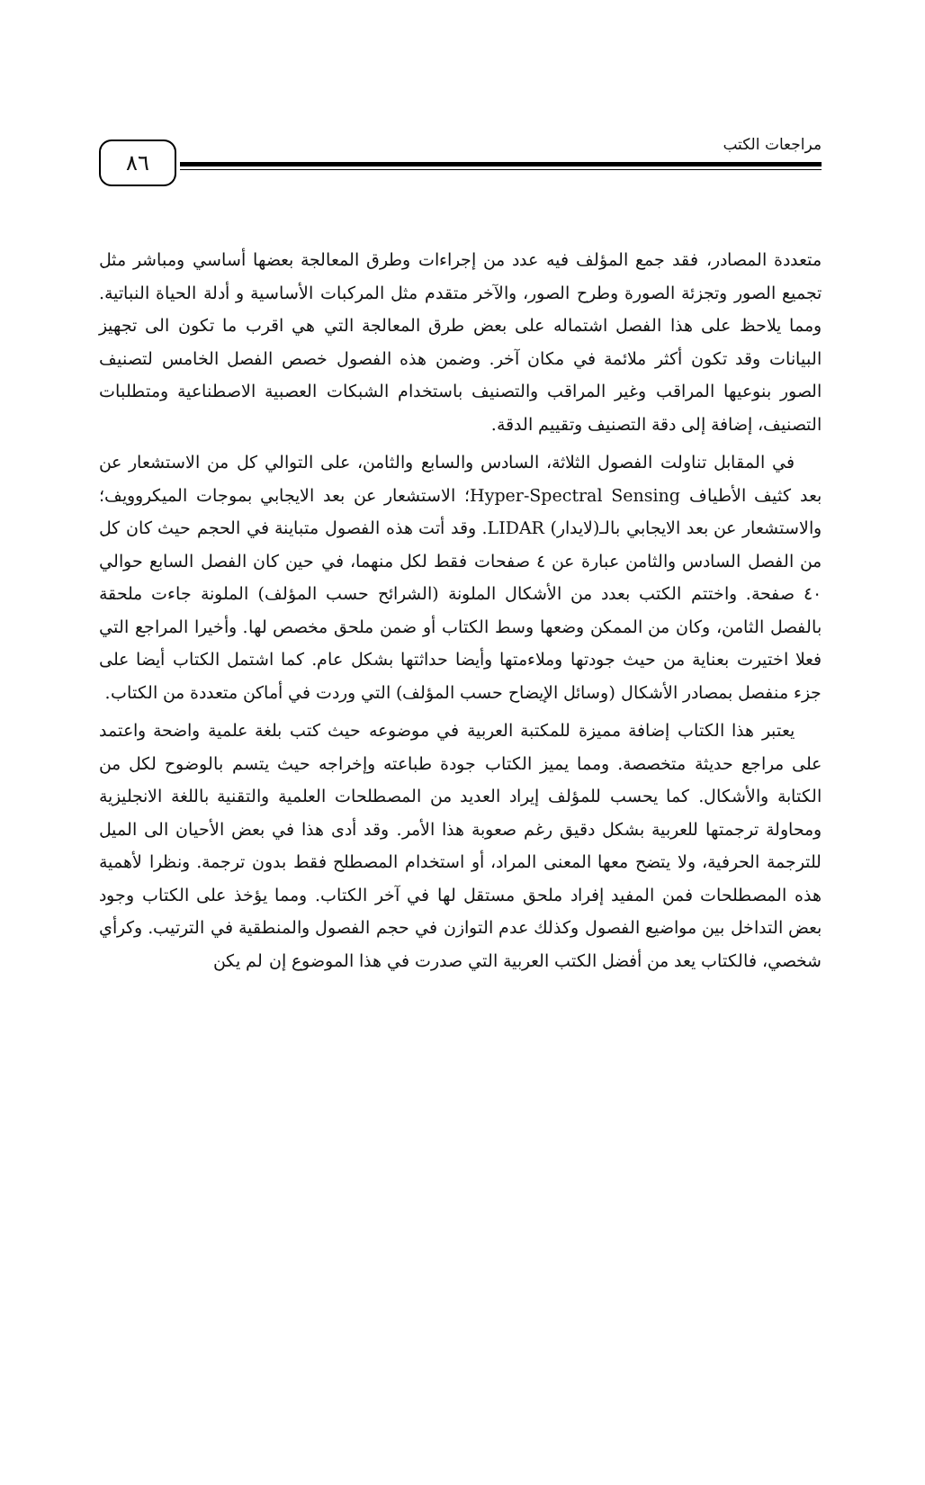مراجعات الكتب ٨٦
متعددة المصادر، فقد جمع المؤلف فيه عدد من إجراءات وطرق المعالجة بعضها أساسي ومباشر مثل تجميع الصور وتجزئة الصورة وطرح الصور، والآخر متقدم مثل المركبات الأساسية و أدلة الحياة النباتية. ومما يلاحظ على هذا الفصل اشتماله على بعض طرق المعالجة التي هي اقرب ما تكون الى تجهيز البيانات وقد تكون أكثر ملائمة في مكان آخر. وضمن هذه الفصول خصص الفصل الخامس لتصنيف الصور بنوعيها المراقب وغير المراقب والتصنيف باستخدام الشبكات العصبية الاصطناعية ومتطلبات التصنيف، إضافة إلى دقة التصنيف وتقييم الدقة.
في المقابل تناولت الفصول الثلاثة، السادس والسابع والثامن، على التوالي كل من الاستشعار عن بعد كثيف الأطياف Hyper-Spectral Sensing؛ الاستشعار عن بعد الايجابي بموجات الميكروويف؛ والاستشعار عن بعد الايجابي بالـ(لايدار) LIDAR. وقد أتت هذه الفصول متباينة في الحجم حيث كان كل من الفصل السادس والثامن عبارة عن ٤ صفحات فقط لكل منهما، في حين كان الفصل السابع حوالي ٤٠ صفحة. واختتم الكتب بعدد من الأشكال الملونة (الشرائح حسب المؤلف) الملونة جاءت ملحقة بالفصل الثامن، وكان من الممكن وضعها وسط الكتاب أو ضمن ملحق مخصص لها. وأخيرا المراجع التي فعلا اختيرت بعناية من حيث جودتها وملاءمتها وأيضا حداثتها بشكل عام. كما اشتمل الكتاب أيضا على جزء منفصل بمصادر الأشكال (وسائل الإيضاح حسب المؤلف) التي وردت في أماكن متعددة من الكتاب.
يعتبر هذا الكتاب إضافة مميزة للمكتبة العربية في موضوعه حيث كتب بلغة علمية واضحة واعتمد على مراجع حديثة متخصصة. ومما يميز الكتاب جودة طباعته وإخراجه حيث يتسم بالوضوح لكل من الكتابة والأشكال. كما يحسب للمؤلف إيراد العديد من المصطلحات العلمية والتقنية باللغة الانجليزية ومحاولة ترجمتها للعربية بشكل دقيق رغم صعوبة هذا الأمر. وقد أدى هذا في بعض الأحيان الى الميل للترجمة الحرفية، ولا يتضح معها المعنى المراد، أو استخدام المصطلح فقط بدون ترجمة. ونظرا لأهمية هذه المصطلحات فمن المفيد إفراد ملحق مستقل لها في آخر الكتاب. ومما يؤخذ على الكتاب وجود بعض التداخل بين مواضيع الفصول وكذلك عدم التوازن في حجم الفصول والمنطقية في الترتيب. وكرأي شخصي، فالكتاب يعد من أفضل الكتب العربية التي صدرت في هذا الموضوع إن لم يكن